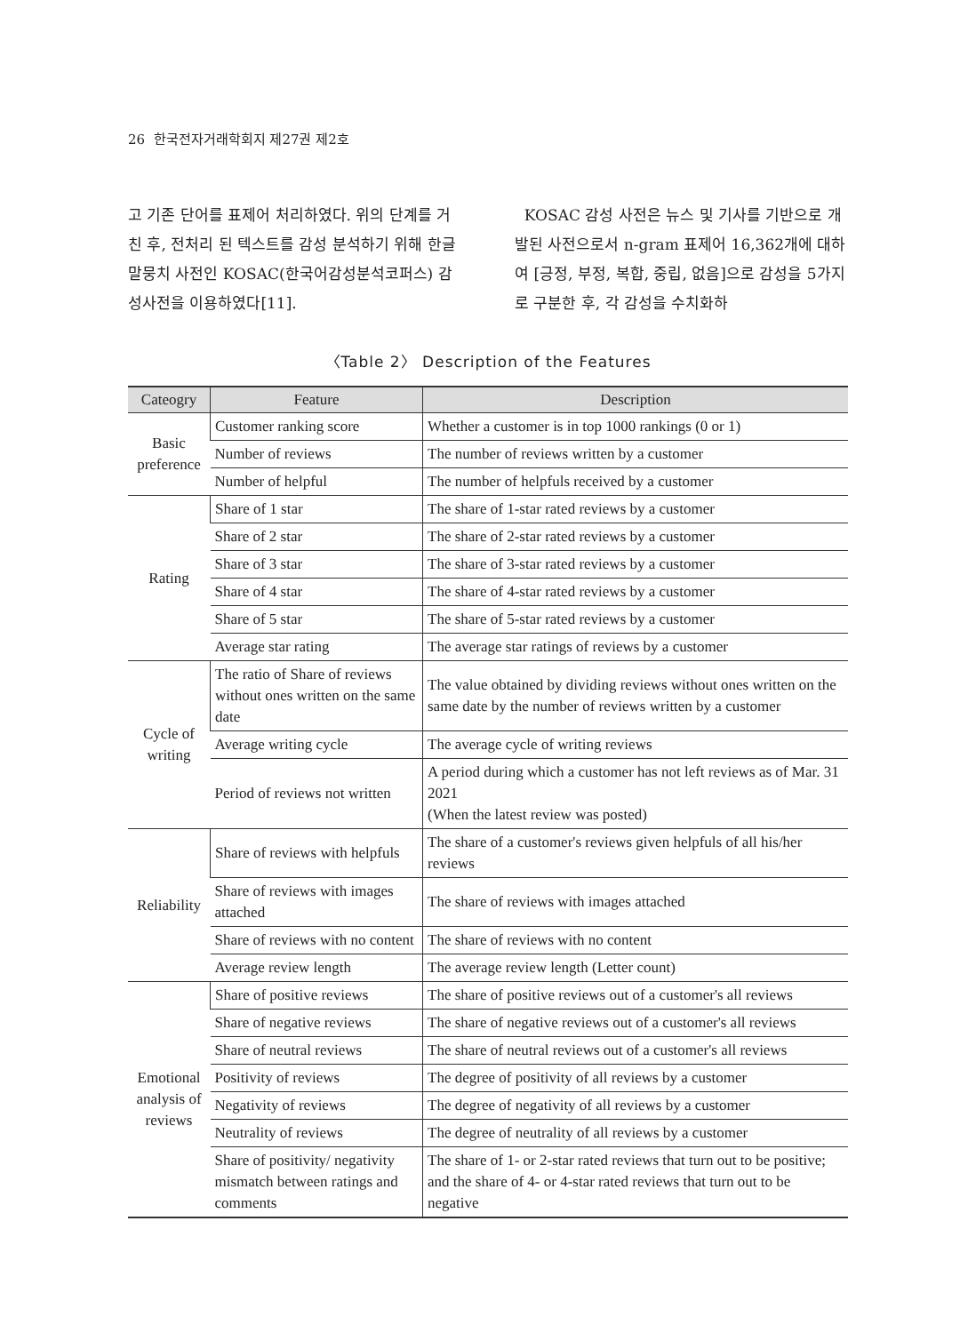26 한국전자거래학회지 제27권 제2호
고 기존 단어를 표제어 처리하였다. 위의 단계를 거친 후, 전처리 된 텍스트를 감성 분석하기 위해 한글 말뭉치 사전인 KOSAC(한국어감성분석코퍼스) 감성사전을 이용하였다[11].
KOSAC 감성 사전은 뉴스 및 기사를 기반으로 개발된 사전으로서 n-gram 표제어 16,362개에 대하여 [긍정, 부정, 복합, 중립, 없음]으로 감성을 5가지로 구분한 후, 각 감성을 수치화하
〈Table 2〉 Description of the Features
| Cateogry | Feature | Description |
| --- | --- | --- |
| Basic preference | Customer ranking score | Whether a customer is in top 1000 rankings (0 or 1) |
| | Number of reviews | The number of reviews written by a customer |
| | Number of helpful | The number of helpfuls received by a customer |
| Rating | Share of 1 star | The share of 1-star rated reviews by a customer |
| | Share of 2 star | The share of 2-star rated reviews by a customer |
| | Share of 3 star | The share of 3-star rated reviews by a customer |
| | Share of 4 star | The share of 4-star rated reviews by a customer |
| | Share of 5 star | The share of 5-star rated reviews by a customer |
| | Average star rating | The average star ratings of reviews by a customer |
| Cycle of writing | The ratio of Share of reviews without ones written on the same date | The value obtained by dividing reviews without ones written on the same date by the number of reviews written by a customer |
| | Average writing cycle | The average cycle of writing reviews |
| | Period of reviews not written | A period during which a customer has not left reviews as of Mar. 31 2021 (When the latest review was posted) |
| Reliability | Share of reviews with helpfuls | The share of a customer's reviews given helpfuls of all his/her reviews |
| | Share of reviews with images attached | The share of reviews with images attached |
| | Share of reviews with no content | The share of reviews with no content |
| | Average review length | The average review length (Letter count) |
| Emotional analysis of reviews | Share of positive reviews | The share of positive reviews out of a customer's all reviews |
| | Share of negative reviews | The share of negative reviews out of a customer's all reviews |
| | Share of neutral reviews | The share of neutral reviews out of a customer's all reviews |
| | Positivity of reviews | The degree of positivity of all reviews by a customer |
| | Negativity of reviews | The degree of negativity of all reviews by a customer |
| | Neutrality of reviews | The degree of neutrality of all reviews by a customer |
| | Share of positivity/ negativity mismatch between ratings and comments | The share of 1- or 2-star rated reviews that turn out to be positive; and the share of 4- or 4-star rated reviews that turn out to be negative |